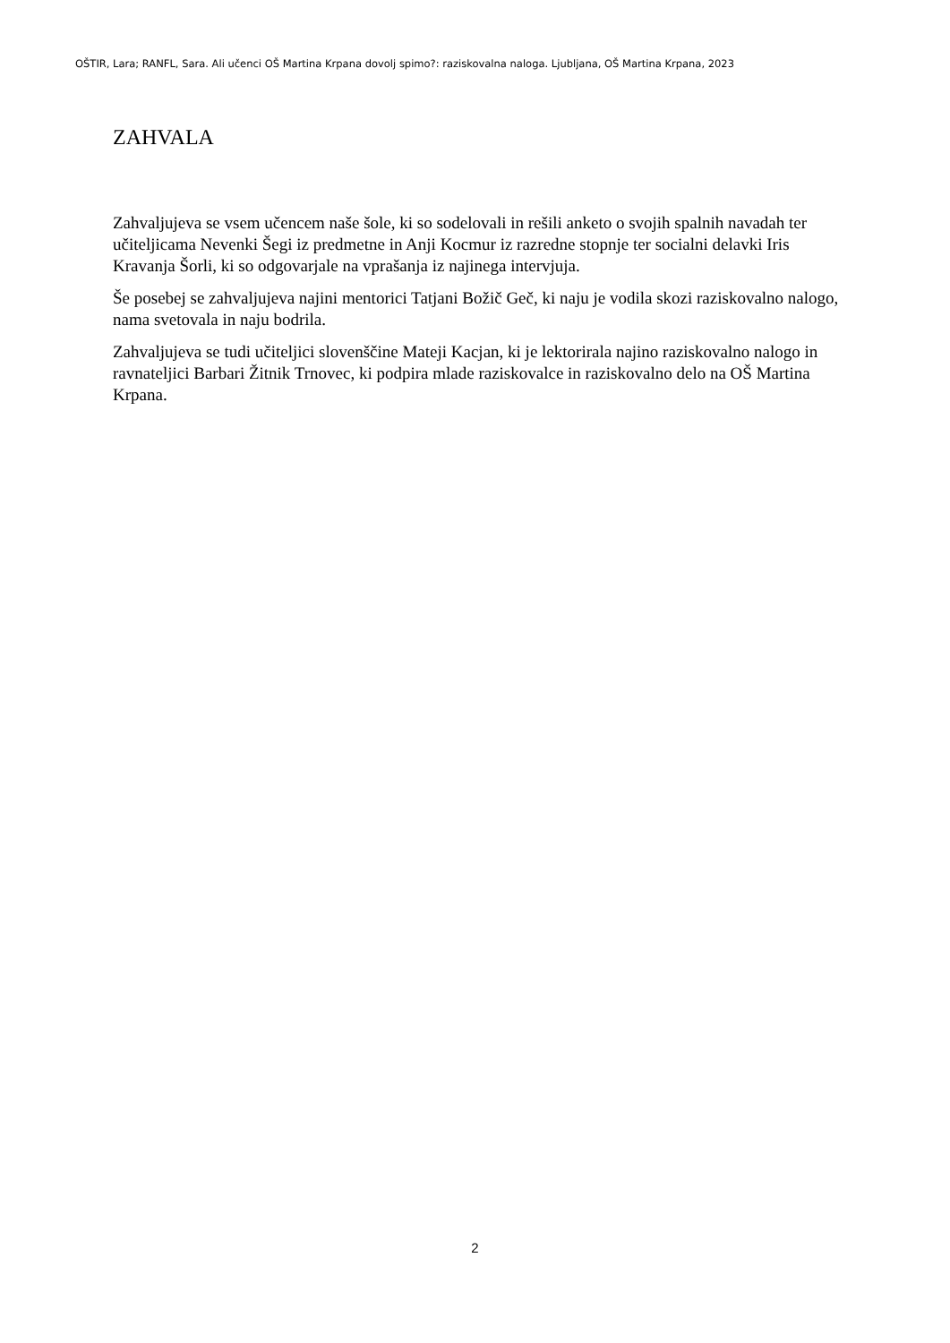OŠTIR, Lara; RANFL, Sara. Ali učenci OŠ Martina Krpana dovolj spimo?: raziskovalna naloga. Ljubljana, OŠ Martina Krpana, 2023
ZAHVALA
Zahvaljujeva se vsem učencem naše šole, ki so sodelovali in rešili anketo o svojih spalnih navadah ter učiteljicama Nevenki Šegi iz predmetne in Anji Kocmur iz razredne stopnje ter socialni delavki Iris Kravanja Šorli, ki so odgovarjale na vprašanja iz najinega intervjuja.
Še posebej se zahvaljujeva najini mentorici Tatjani Božič Geč, ki naju je vodila skozi raziskovalno nalogo, nama svetovala in naju bodrila.
Zahvaljujeva se tudi učiteljici slovenščine Mateji Kacjan, ki je lektorirala najino raziskovalno nalogo in ravnateljici Barbari Žitnik Trnovec, ki podpira mlade raziskovalce in raziskovalno delo na OŠ Martina Krpana.
2